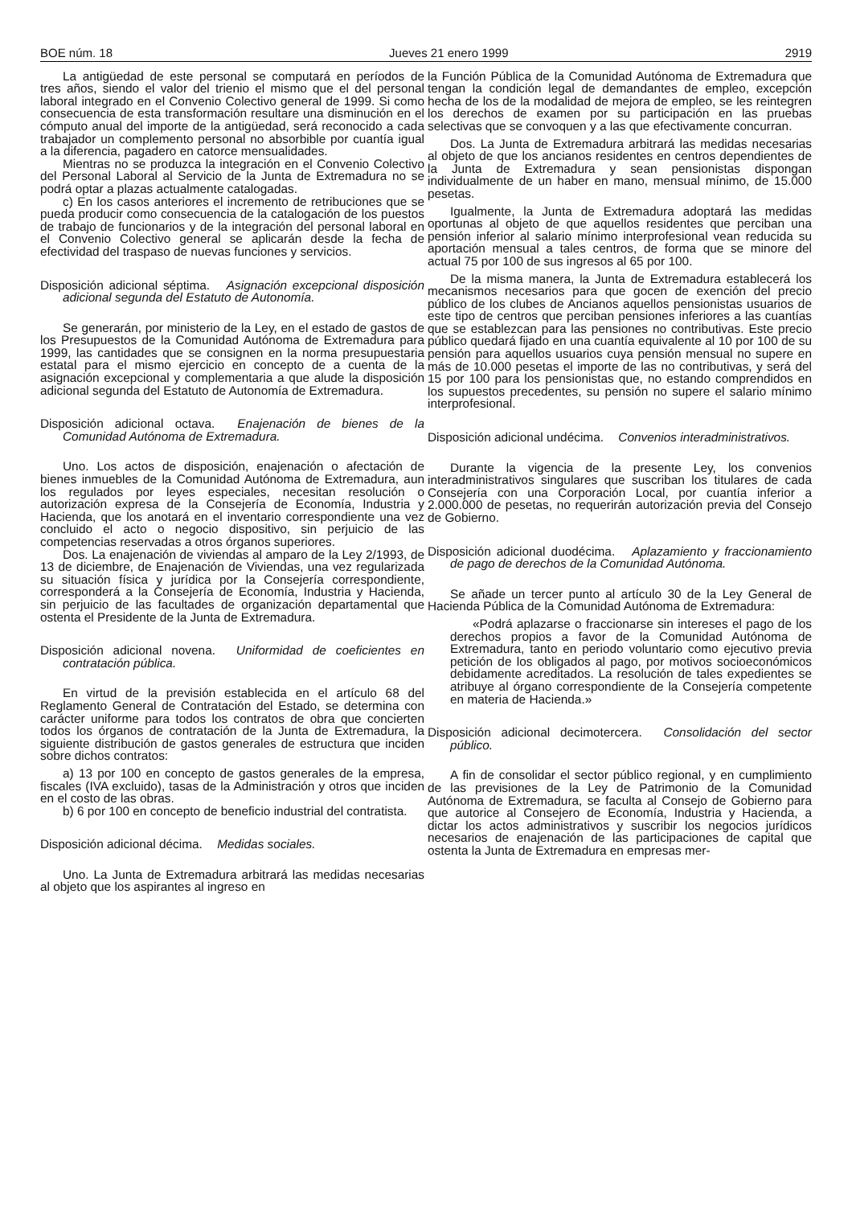BOE núm. 18 Jueves 21 enero 1999 2919
La antigüedad de este personal se computará en períodos de tres años, siendo el valor del trienio el mismo que el del personal laboral integrado en el Convenio Colectivo general de 1999. Si como consecuencia de esta transformación resultare una disminución en el cómputo anual del importe de la antigüedad, será reconocido a cada trabajador un complemento personal no absorbible por cuantía igual a la diferencia, pagadero en catorce mensualidades.
Mientras no se produzca la integración en el Convenio Colectivo del Personal Laboral al Servicio de la Junta de Extremadura no se podrá optar a plazas actualmente catalogadas.
c) En los casos anteriores el incremento de retribuciones que se pueda producir como consecuencia de la catalogación de los puestos de trabajo de funcionarios y de la integración del personal laboral en el Convenio Colectivo general se aplicarán desde la fecha de efectividad del traspaso de nuevas funciones y servicios.
Disposición adicional séptima. Asignación excepcional disposición adicional segunda del Estatuto de Autonomía.
Se generarán, por ministerio de la Ley, en el estado de gastos de los Presupuestos de la Comunidad Autónoma de Extremadura para 1999, las cantidades que se consignen en la norma presupuestaria estatal para el mismo ejercicio en concepto de a cuenta de la asignación excepcional y complementaria a que alude la disposición adicional segunda del Estatuto de Autonomía de Extremadura.
Disposición adicional octava. Enajenación de bienes de la Comunidad Autónoma de Extremadura.
Uno. Los actos de disposición, enajenación o afectación de bienes inmuebles de la Comunidad Autónoma de Extremadura, aun los regulados por leyes especiales, necesitan resolución o autorización expresa de la Consejería de Economía, Industria y Hacienda, que los anotará en el inventario correspondiente una vez concluido el acto o negocio dispositivo, sin perjuicio de las competencias reservadas a otros órganos superiores.
Dos. La enajenación de viviendas al amparo de la Ley 2/1993, de 13 de diciembre, de Enajenación de Viviendas, una vez regularizada su situación física y jurídica por la Consejería correspondiente, corresponderá a la Consejería de Economía, Industria y Hacienda, sin perjuicio de las facultades de organización departamental que ostenta el Presidente de la Junta de Extremadura.
Disposición adicional novena. Uniformidad de coeficientes en contratación pública.
En virtud de la previsión establecida en el artículo 68 del Reglamento General de Contratación del Estado, se determina con carácter uniforme para todos los contratos de obra que concierten todos los órganos de contratación de la Junta de Extremadura, la siguiente distribución de gastos generales de estructura que inciden sobre dichos contratos:
a) 13 por 100 en concepto de gastos generales de la empresa, fiscales (IVA excluido), tasas de la Administración y otros que inciden en el costo de las obras.
b) 6 por 100 en concepto de beneficio industrial del contratista.
Disposición adicional décima. Medidas sociales.
Uno. La Junta de Extremadura arbitrará las medidas necesarias al objeto que los aspirantes al ingreso en
la Función Pública de la Comunidad Autónoma de Extremadura que tengan la condición legal de demandantes de empleo, excepción hecha de los de la modalidad de mejora de empleo, se les reintegren los derechos de examen por su participación en las pruebas selectivas que se convoquen y a las que efectivamente concurran.
Dos. La Junta de Extremadura arbitrará las medidas necesarias al objeto de que los ancianos residentes en centros dependientes de la Junta de Extremadura y sean pensionistas dispongan individualmente de un haber en mano, mensual mínimo, de 15.000 pesetas.
Igualmente, la Junta de Extremadura adoptará las medidas oportunas al objeto de que aquellos residentes que perciban una pensión inferior al salario mínimo interprofesional vean reducida su aportación mensual a tales centros, de forma que se minore del actual 75 por 100 de sus ingresos al 65 por 100.
De la misma manera, la Junta de Extremadura establecerá los mecanismos necesarios para que gocen de exención del precio público de los clubes de Ancianos aquellos pensionistas usuarios de este tipo de centros que perciban pensiones inferiores a las cuantías que se establezcan para las pensiones no contributivas. Este precio público quedará fijado en una cuantía equivalente al 10 por 100 de su pensión para aquellos usuarios cuya pensión mensual no supere en más de 10.000 pesetas el importe de las no contributivas, y será del 15 por 100 para los pensionistas que, no estando comprendidos en los supuestos precedentes, su pensión no supere el salario mínimo interprofesional.
Disposición adicional undécima. Convenios interadministrativos.
Durante la vigencia de la presente Ley, los convenios interadministrativos singulares que suscriban los titulares de cada Consejería con una Corporación Local, por cuantía inferior a 2.000.000 de pesetas, no requerirán autorización previa del Consejo de Gobierno.
Disposición adicional duodécima. Aplazamiento y fraccionamiento de pago de derechos de la Comunidad Autónoma.
Se añade un tercer punto al artículo 30 de la Ley General de Hacienda Pública de la Comunidad Autónoma de Extremadura:
«Podrá aplazarse o fraccionarse sin intereses el pago de los derechos propios a favor de la Comunidad Autónoma de Extremadura, tanto en periodo voluntario como ejecutivo previa petición de los obligados al pago, por motivos socioeconómicos debidamente acreditados. La resolución de tales expedientes se atribuye al órgano correspondiente de la Consejería competente en materia de Hacienda.»
Disposición adicional decimotercera. Consolidación del sector público.
A fin de consolidar el sector público regional, y en cumplimiento de las previsiones de la Ley de Patrimonio de la Comunidad Autónoma de Extremadura, se faculta al Consejo de Gobierno para que autorice al Consejero de Economía, Industria y Hacienda, a dictar los actos administrativos y suscribir los negocios jurídicos necesarios de enajenación de las participaciones de capital que ostenta la Junta de Extremadura en empresas mer-